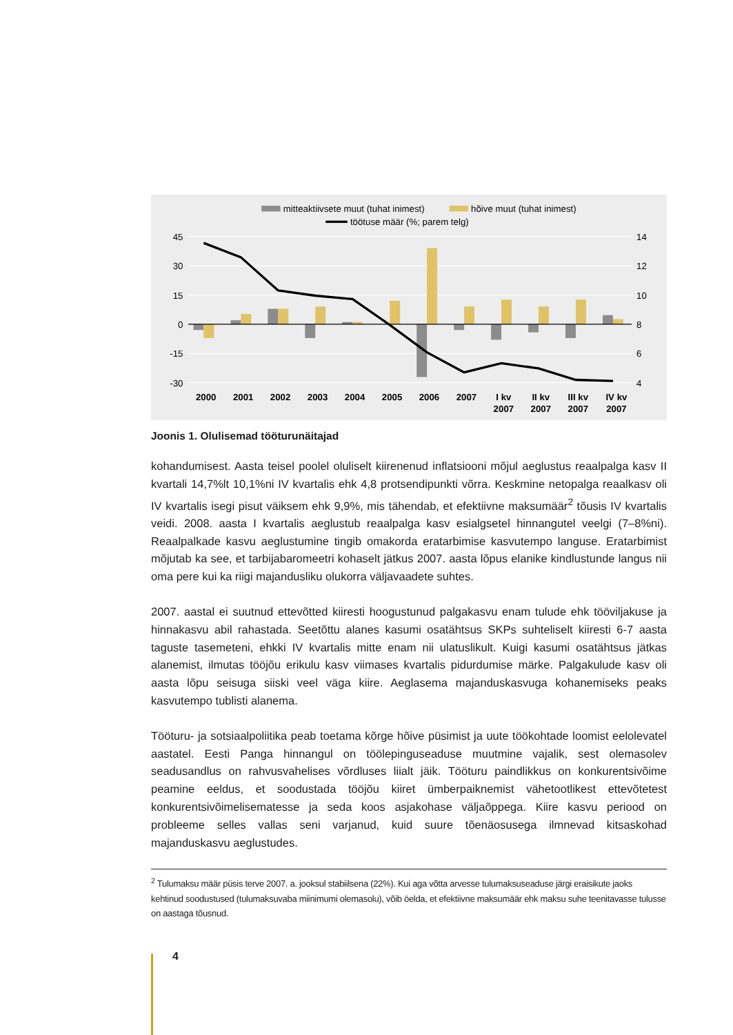mitteaktiivsete muut (tuhat inimest)
hõive muut (tuhat inimest)
töötuse määr (%; parem telg)
45
30
15
0
-15
-30
14
12
10
8
6
4
2000
2001
2002
2003
2004
2005
2006
2007
I kv
2007
II kv
2007
III kv
2007
IV kv
2007
Joonis 1. Olulisemad tööturunäitajad
kohandumisest. Aasta teisel poolel oluliselt kiirenenud inflatsiooni mõjul aeglustus reaalpalga kasv II kvartali 14,7%lt 10,1%ni IV kvartalis ehk 4,8 protsendipunkti võrra. Keskmine netopalga reaalkasv oli IV kvartalis isegi pisut väiksem ehk 9,9%, mis tähendab, et efektiivne maksu­määr<sup>2</sup> tõusis IV kvartalis veidi. 2008. aasta I kvartalis aeglustub reaalpalga kasv esialgsetel hinnangutel veelgi (7–8%ni). Reaalpalkade kasvu aeglustumine tingib omakorda eratarbimi­se kasvutempo languse. Eratarbimist mõjutab ka see, et tarbijabaromeetri kohaselt jätkus 2007. aasta lõpus elanike kindlustunde langus nii oma pere kui ka riigi majandusliku olukorra väljavaadete suhtes.
2007. aastal ei suutnud ettevõtted kiiresti hoogustunud palgakasvu enam tulude ehk töö­viljakuse ja hinnakasvu abil rahastada. Seetõttu alanes kasumi osatähtsus SKPs suhteliselt kiiresti 6-7 aasta taguste tasemeteni, ehkki IV kvartalis mitte enam nii ulatuslikult. Kuigi kasumi osatähtsus jätkas alanemist, ilmutas tööjõu erikulu kasv viimases kvartalis pidurdumise märke. Palgakulude kasv oli aasta lõpu seisuga siiski veel väga kiire. Aeglasema majanduskasvuga kohanemiseks peaks kasvutempo tublisti alanema.
Tööturu- ja sotsiaalpoliitika peab toetama kõrge hõive püsimist ja uute töökohtade loomist eelolevatel aastatel. Eesti Panga hinnangul on töölepinguseaduse muutmine vajalik, sest olemasolev seadusandlus on rahvusvahelises võrdluses liialt jäik. Tööturu paindlikkus on konkurentsivõime peamine eeldus, et soodustada tööjõu kiiret ümberpaiknemist vähetoot­likest ettevõtetest konkurentsivõimelisematesse ja seda koos asjakohase väljaõppega. Kiire kasvu periood on probleeme selles vallas seni varjanud, kuid suure tõenäosusega ilmnevad kitsaskohad majanduskasvu aeglustudes.
<sup>2</sup> Tulumaksu määr püsis terve 2007. a. jooksul stabiilsena (22%). Kui aga võtta arvesse tulumaksuseaduse järgi eraisikute jaoks kehtinud soodustused (tulumaksuvaba miinimumi olemasolu), võib öelda, et efektiivne maksumäär ehk maksu suhe teenitavasse tulusse on aastaga tõusnud.
4